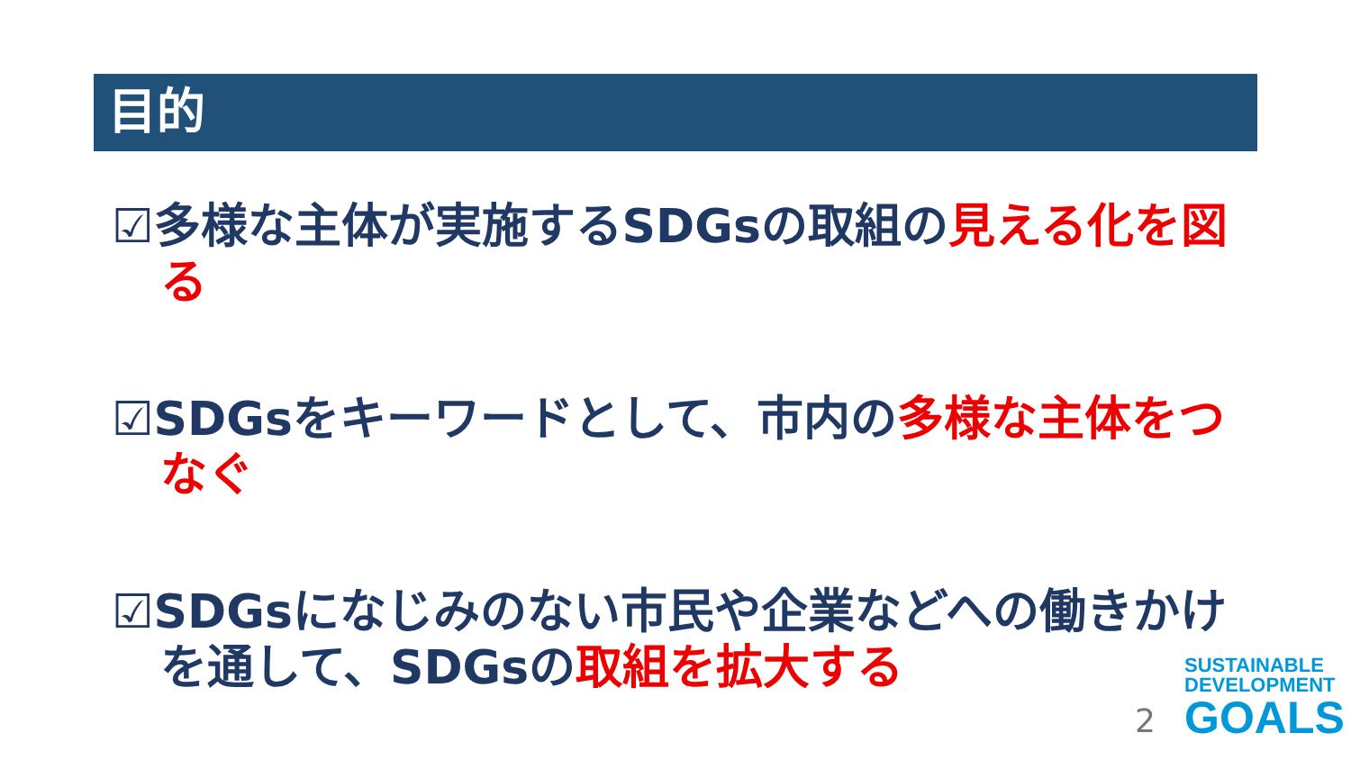目的
☑多様な主体が実施するSDGsの取組の見える化を図る
☑SDGsをキーワードとして、市内の多様な主体をつなぐ
☑SDGsになじみのない市民や企業などへの働きかけを通して、SDGsの取組を拡大する
2
SUSTAINABLE
DEVELOPMENT
GOALS